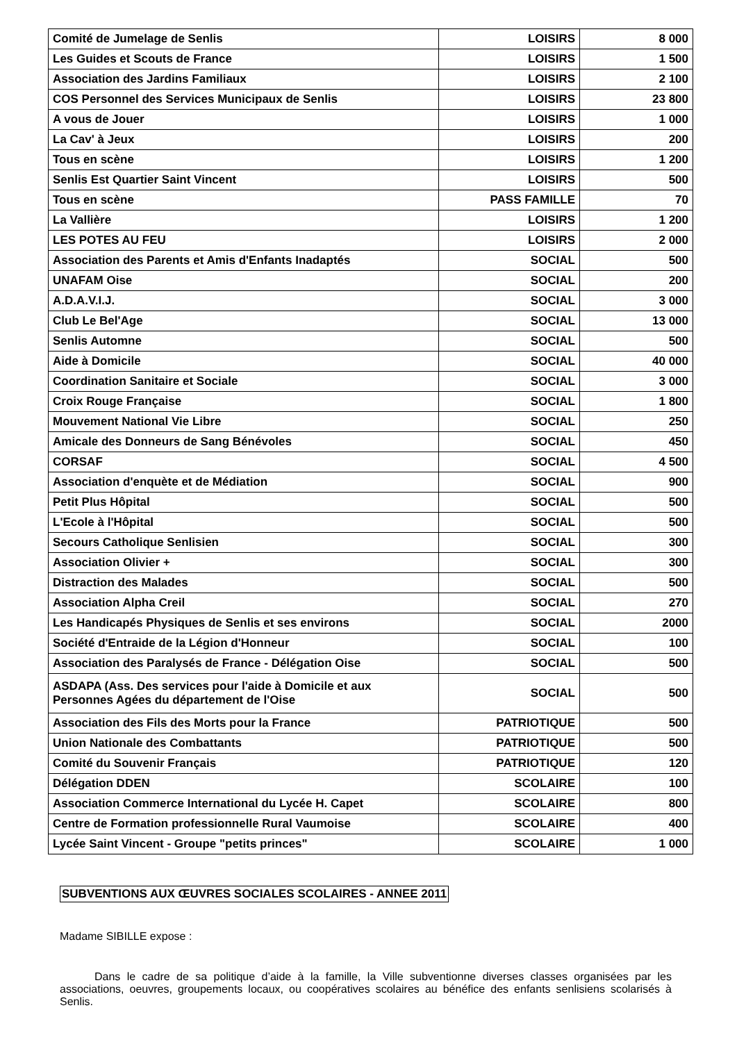| Comité de Jumelage de Senlis | LOISIRS | 8 000 |
| Les Guides et Scouts de France | LOISIRS | 1 500 |
| Association des Jardins Familiaux | LOISIRS | 2 100 |
| COS Personnel des Services Municipaux de Senlis | LOISIRS | 23 800 |
| A vous de Jouer | LOISIRS | 1 000 |
| La Cav' à Jeux | LOISIRS | 200 |
| Tous en scène | LOISIRS | 1 200 |
| Senlis Est Quartier Saint Vincent | LOISIRS | 500 |
| Tous en scène | PASS FAMILLE | 70 |
| La Vallière | LOISIRS | 1 200 |
| LES POTES AU FEU | LOISIRS | 2 000 |
| Association des Parents et Amis d'Enfants Inadaptés | SOCIAL | 500 |
| UNAFAM Oise | SOCIAL | 200 |
| A.D.A.V.I.J. | SOCIAL | 3 000 |
| Club Le Bel'Age | SOCIAL | 13 000 |
| Senlis Automne | SOCIAL | 500 |
| Aide à Domicile | SOCIAL | 40 000 |
| Coordination Sanitaire et Sociale | SOCIAL | 3 000 |
| Croix Rouge Française | SOCIAL | 1 800 |
| Mouvement National Vie Libre | SOCIAL | 250 |
| Amicale des Donneurs de Sang Bénévoles | SOCIAL | 450 |
| CORSAF | SOCIAL | 4 500 |
| Association d'enquète et de Médiation | SOCIAL | 900 |
| Petit Plus Hôpital | SOCIAL | 500 |
| L'Ecole à l'Hôpital | SOCIAL | 500 |
| Secours Catholique Senlisien | SOCIAL | 300 |
| Association Olivier + | SOCIAL | 300 |
| Distraction des Malades | SOCIAL | 500 |
| Association Alpha Creil | SOCIAL | 270 |
| Les Handicapés Physiques de Senlis et ses environs | SOCIAL | 2000 |
| Société d'Entraide de la Légion d'Honneur | SOCIAL | 100 |
| Association des Paralysés de France - Délégation Oise | SOCIAL | 500 |
| ASDAPA (Ass. Des services pour l'aide à Domicile et aux Personnes Agées du département de l'Oise | SOCIAL | 500 |
| Association des Fils des Morts pour la France | PATRIOTIQUE | 500 |
| Union Nationale des Combattants | PATRIOTIQUE | 500 |
| Comité du Souvenir Français | PATRIOTIQUE | 120 |
| Délégation DDEN | SCOLAIRE | 100 |
| Association Commerce International du Lycée H. Capet | SCOLAIRE | 800 |
| Centre de Formation professionnelle Rural Vaumoise | SCOLAIRE | 400 |
| Lycée Saint Vincent - Groupe "petits princes" | SCOLAIRE | 1 000 |
SUBVENTIONS AUX ŒUVRES SOCIALES SCOLAIRES - ANNEE 2011
Madame SIBILLE expose :
Dans le cadre de sa politique d’aide à la famille, la Ville subventionne diverses classes organisées par les associations, oeuvres, groupements locaux, ou coopératives scolaires au bénéfice des enfants senlisiens scolarisés à Senlis.